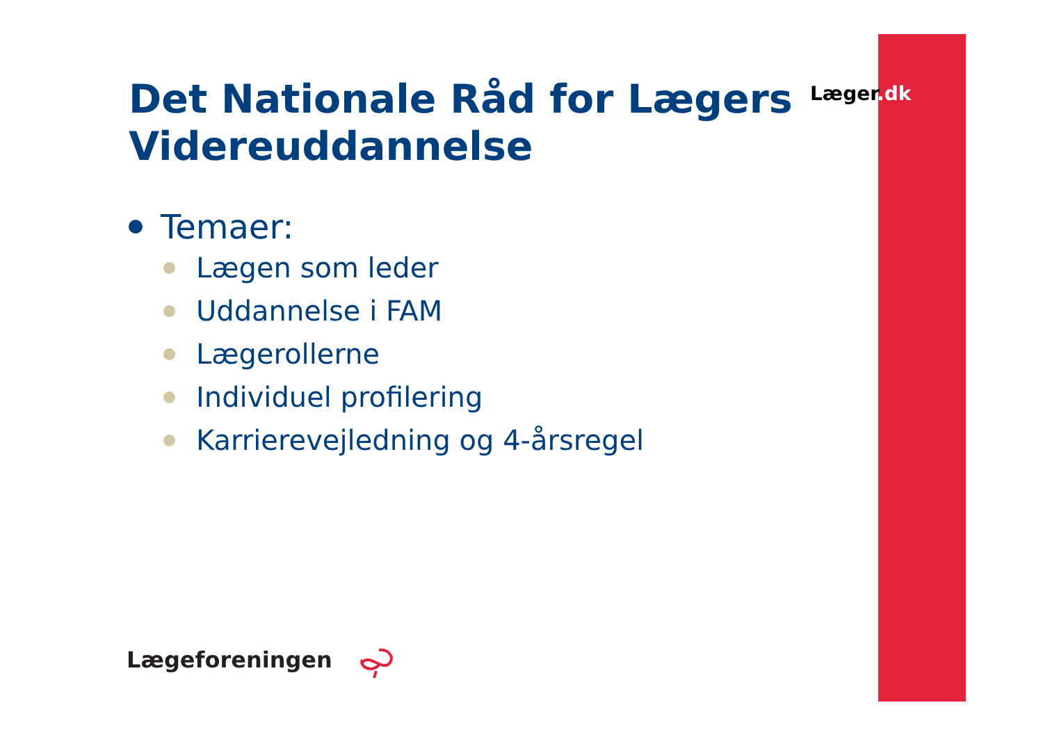Læger.dk
Det Nationale Råd for Lægers Videreuddannelse
Temaer:
Lægen som leder
Uddannelse i FAM
Lægerollerne
Individuel profilering
Karrierevejledning og 4-årsregel
Lægeforeningen